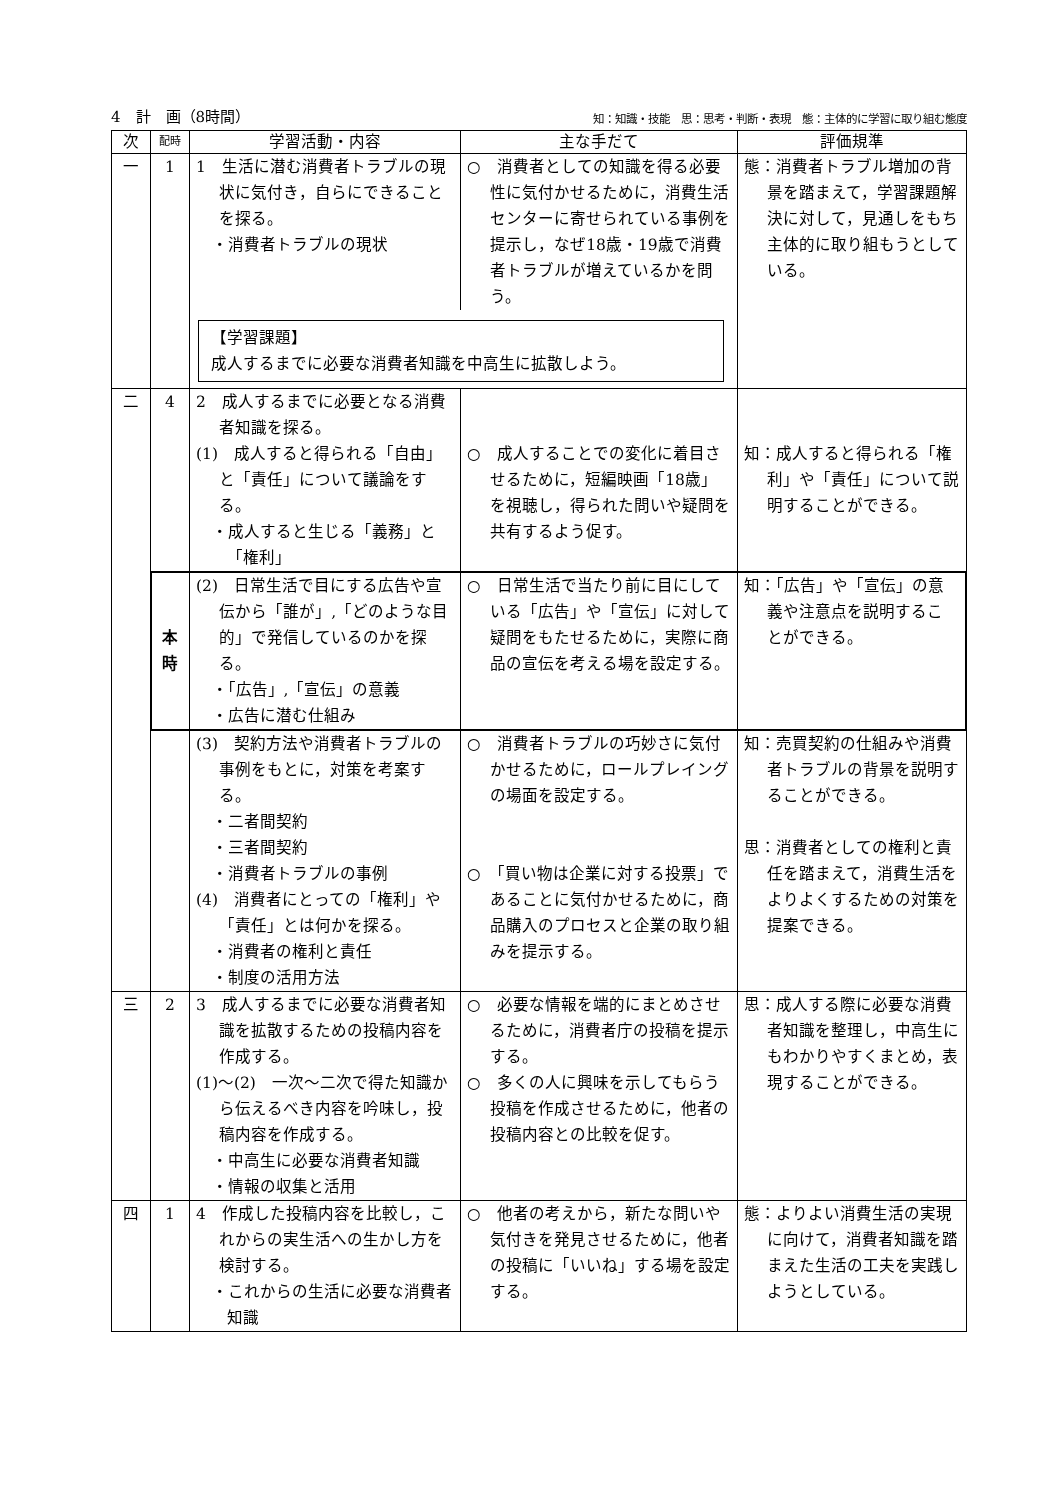4　計　画（8時間） 知：知識・技能　思：思考・判断・表現　態：主体的に学習に取り組む態度
| 次 | 配時 | 学習活動・内容 | 主な手だて | 評価規準 |
| --- | --- | --- | --- | --- |
| 一 | 1 | 1 生活に潜む消費者トラブルの現状に気付き，自らにできることを探る。 ・消費者トラブルの現状 | ○ 消費者としての知識を得る必要性に気付かせるために，消費生活センターに寄せられている事例を提示し，なぜ18歳・19歳で消費者トラブルが増えているかを問う。 | 態：消費者トラブル増加の背景を踏まえて，学習課題解決に対して，見通しをもち主体的に取り組もうとしている。 |
| | | 【学習課題】 成人するまでに必要な消費者知識を中高生に拡散しよう。 | | |
| 二 | 4 | 2 成人するまでに必要となる消費者知識を探る。 (1) 成人すると得られる「自由」と「責任」について議論をする。 ・成人すると生じる「義務」と「権利」 | ○ 成人することでの変化に着目させるために，短編映画「18歳」を視聴し，得られた問いや疑問を共有するよう促す。 | 知：成人すると得られる「権利」や「責任」について説明することができる。 |
| | 本 時 | (2) 日常生活で目にする広告や宣伝から「誰が」,「どのような目的」で発信しているのかを探る。 ・「広告」,「宣伝」の意義 ・広告に潜む仕組み | ○ 日常生活で当たり前に目にしている「広告」や「宣伝」に対して疑問をもたせるために，実際に商品の宣伝を考える場を設定する。 | 知：「広告」や「宣伝」の意義や注意点を説明することができる。 |
| | | (3) 契約方法や消費者トラブルの事例をもとに，対策を考案する。 ・二者間契約 ・三者間契約 ・消費者トラブルの事例 (4) 消費者にとっての「権利」や「責任」とは何かを探る。 ・消費者の権利と責任 ・制度の活用方法 | ○ 消費者トラブルの巧妙さに気付かせるために，ロールプレイングの場面を設定する。 ○ 「買い物は企業に対する投票」であることに気付かせるために，商品購入のプロセスと企業の取り組みを提示する。 | 知：売買契約の仕組みや消費者トラブルの背景を説明することができる。 思：消費者としての権利と責任を踏まえて，消費生活をよりよくするための対策を提案できる。 |
| 三 | 2 | 3 成人するまでに必要な消費者知識を拡散するための投稿内容を作成する。 (1)～(2) 一次～二次で得た知識から伝えるべき内容を吟味し，投稿内容を作成する。 ・中高生に必要な消費者知識 ・情報の収集と活用 | ○ 必要な情報を端的にまとめさせるために，消費者庁の投稿を提示する。 ○ 多くの人に興味を示してもらう投稿を作成させるために，他者の投稿内容との比較を促す。 | 思：成人する際に必要な消費者知識を整理し，中高生にもわかりやすくまとめ，表現することができる。 |
| 四 | 1 | 4 作成した投稿内容を比較し，これからの実生活への生かし方を検討する。 ・これからの生活に必要な消費者知識 | ○ 他者の考えから，新たな問いや気付きを発見させるために，他者の投稿に「いいね」する場を設定する。 | 態：よりよい消費生活の実現に向けて，消費者知識を踏まえた生活の工夫を実践しようとしている。 |